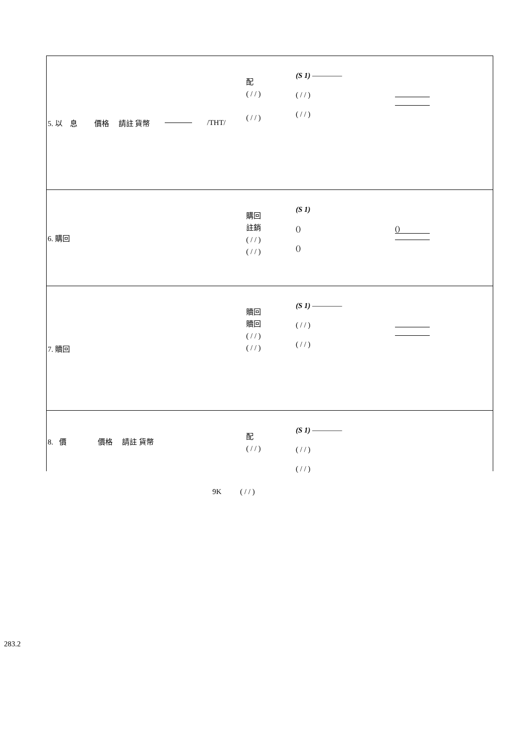5. 以 息 價格 請註 貨幣 /THT/
配
( / / )
( / / )
(S 1) ————
( / / )
( / / )
6. 購回
購回
註銷
( / / )
( / / )
(S 1)
()
()
()
7. 贖回
贖回
贖回
( / / )
( / / )
(S 1) ————
( / / )
( / / )
8. 價 價格 請註 貨幣
配
( / / )
(S 1) ————
( / / )
( / / )
9K ( / / )
283.2